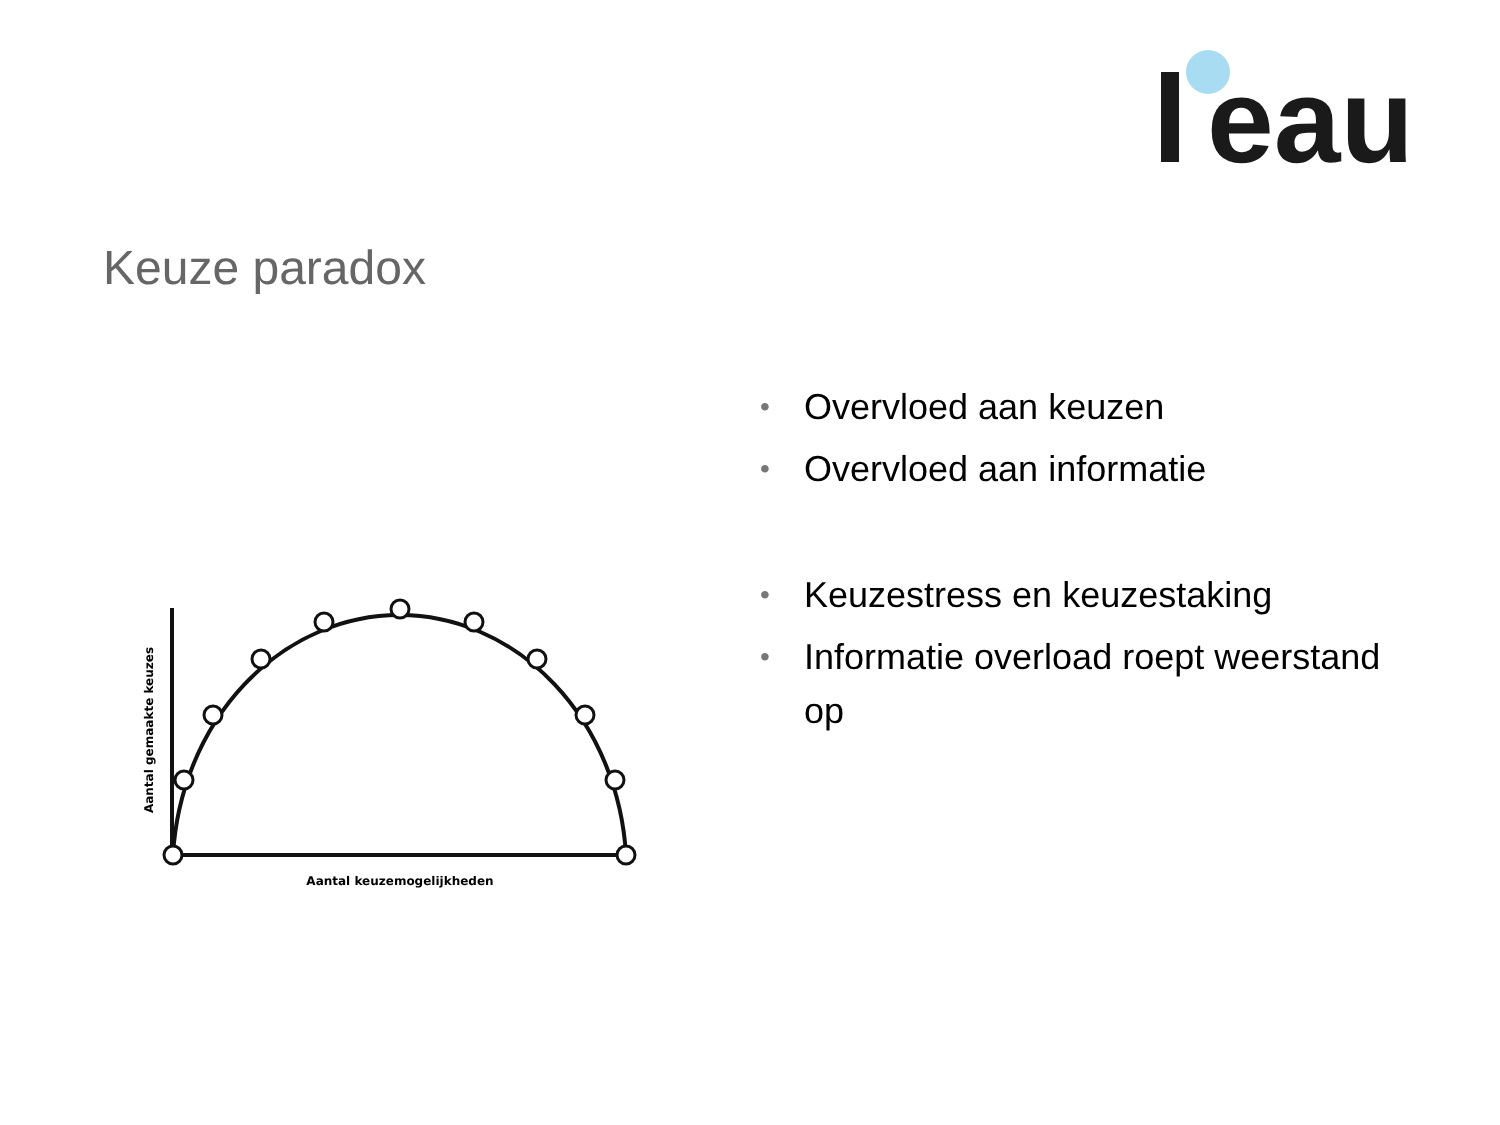eau
Keuze paradox
Aantal keuzemogelijkheden
Aantal gemaakte keuzes
• Overvloed aan keuzen
• Overvloed aan informatie
• Keuzestress en keuzestaking
• Informatie overload roept weerstand op